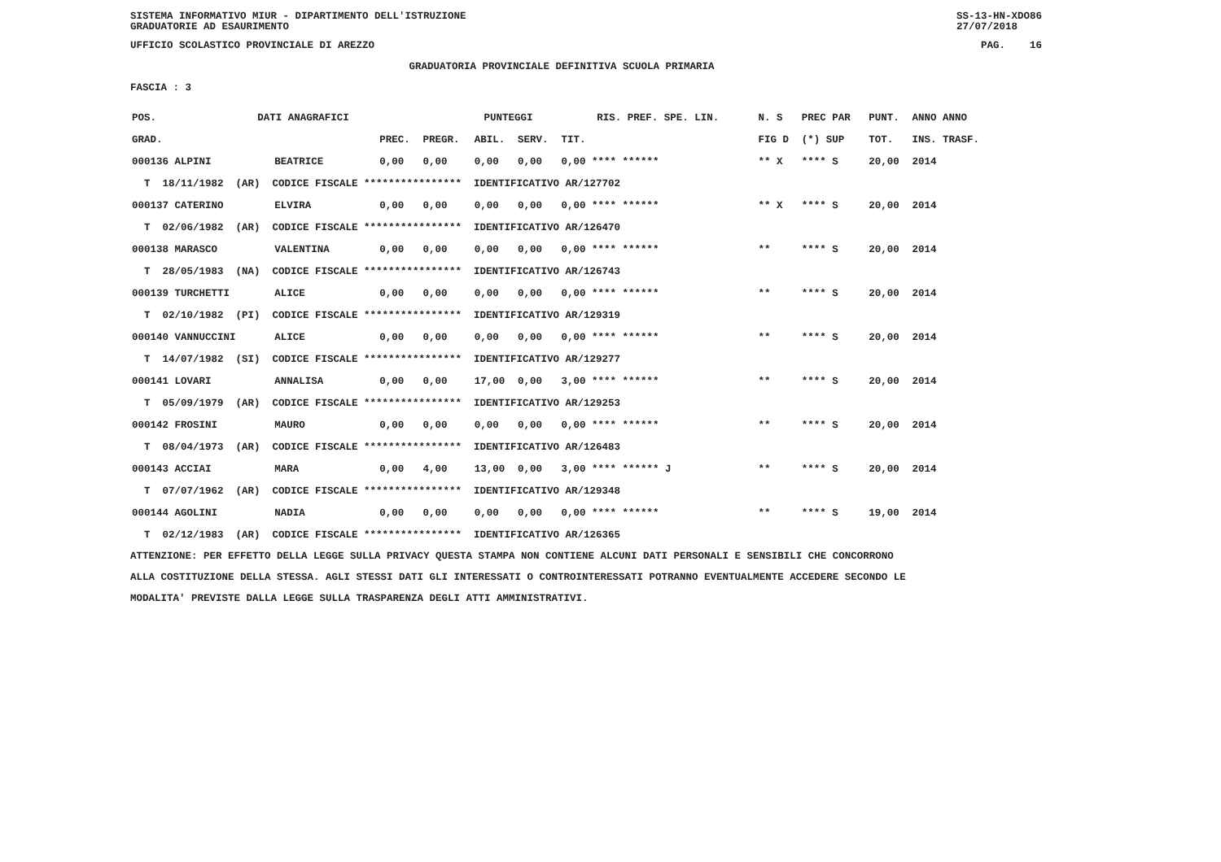SISTEMA INFORMATIVO MIUR - DIPARTIMENTO DELL'ISTRUZIONE
GRADUATORIE AD ESAURIMENTO
SS-13-HN-XDO86
27/07/2018
UFFICIO SCOLASTICO PROVINCIALE DI AREZZO
PAG. 16
GRADUATORIA PROVINCIALE DEFINITIVA SCUOLA PRIMARIA
FASCIA : 3
| POS. | DATI ANAGRAFICI | | | PUNTEGGI | | | | RIS. PREF. SPE. LIN. | | N. S | PREC PAR | PUNT. | ANNO ANNO |
| --- | --- | --- | --- | --- | --- | --- | --- | --- | --- | --- | --- | --- | --- |
| GRAD. | | | PREC. | PREGR. | ABIL. | SERV. | TIT. | | | FIG D | (*) SUP | TOT. | INS. TRASF. |
| 000136 ALPINI | | BEATRICE | 0,00 | 0,00 | 0,00 | 0,00 | 0,00 **** ****** | | | ** X | **** S | 20,00 | 2014 |
| T 18/11/1982 (AR) CODICE FISCALE **************** IDENTIFICATIVO AR/127702 | | | | | | | | | | | | | |
| 000137 CATERINO | | ELVIRA | 0,00 | 0,00 | 0,00 | 0,00 | 0,00 **** ****** | | | ** X | **** S | 20,00 | 2014 |
| T 02/06/1982 (AR) CODICE FISCALE **************** IDENTIFICATIVO AR/126470 | | | | | | | | | | | | | |
| 000138 MARASCO | | VALENTINA | 0,00 | 0,00 | 0,00 | 0,00 | 0,00 **** ****** | | | ** | **** S | 20,00 | 2014 |
| T 28/05/1983 (NA) CODICE FISCALE **************** IDENTIFICATIVO AR/126743 | | | | | | | | | | | | | |
| 000139 TURCHETTI | | ALICE | 0,00 | 0,00 | 0,00 | 0,00 | 0,00 **** ****** | | | ** | **** S | 20,00 | 2014 |
| T 02/10/1982 (PI) CODICE FISCALE **************** IDENTIFICATIVO AR/129319 | | | | | | | | | | | | | |
| 000140 VANNUCCINI | | ALICE | 0,00 | 0,00 | 0,00 | 0,00 | 0,00 **** ****** | | | ** | **** S | 20,00 | 2014 |
| T 14/07/1982 (SI) CODICE FISCALE **************** IDENTIFICATIVO AR/129277 | | | | | | | | | | | | | |
| 000141 LOVARI | | ANNALISA | 0,00 | 0,00 | 17,00 | 0,00 | 3,00 **** ****** | | | ** | **** S | 20,00 | 2014 |
| T 05/09/1979 (AR) CODICE FISCALE **************** IDENTIFICATIVO AR/129253 | | | | | | | | | | | | | |
| 000142 FROSINI | | MAURO | 0,00 | 0,00 | 0,00 | 0,00 | 0,00 **** ****** | | | ** | **** S | 20,00 | 2014 |
| T 08/04/1973 (AR) CODICE FISCALE **************** IDENTIFICATIVO AR/126483 | | | | | | | | | | | | | |
| 000143 ACCIAI | | MARA | 0,00 | 4,00 | 13,00 | 0,00 | 3,00 **** ****** J | | | ** | **** S | 20,00 | 2014 |
| T 07/07/1962 (AR) CODICE FISCALE **************** IDENTIFICATIVO AR/129348 | | | | | | | | | | | | | |
| 000144 AGOLINI | | NADIA | 0,00 | 0,00 | 0,00 | 0,00 | 0,00 **** ****** | | | ** | **** S | 19,00 | 2014 |
| T 02/12/1983 (AR) CODICE FISCALE **************** IDENTIFICATIVO AR/126365 | | | | | | | | | | | | | |
ATTENZIONE: PER EFFETTO DELLA LEGGE SULLA PRIVACY QUESTA STAMPA NON CONTIENE ALCUNI DATI PERSONALI E SENSIBILI CHE CONCORRONO
ALLA COSTITUZIONE DELLA STESSA. AGLI STESSI DATI GLI INTERESSATI O CONTROINTERESSATI POTRANNO EVENTUALMENTE ACCEDERE SECONDO LE
MODALITA' PREVISTE DALLA LEGGE SULLA TRASPARENZA DEGLI ATTI AMMINISTRATIVI.